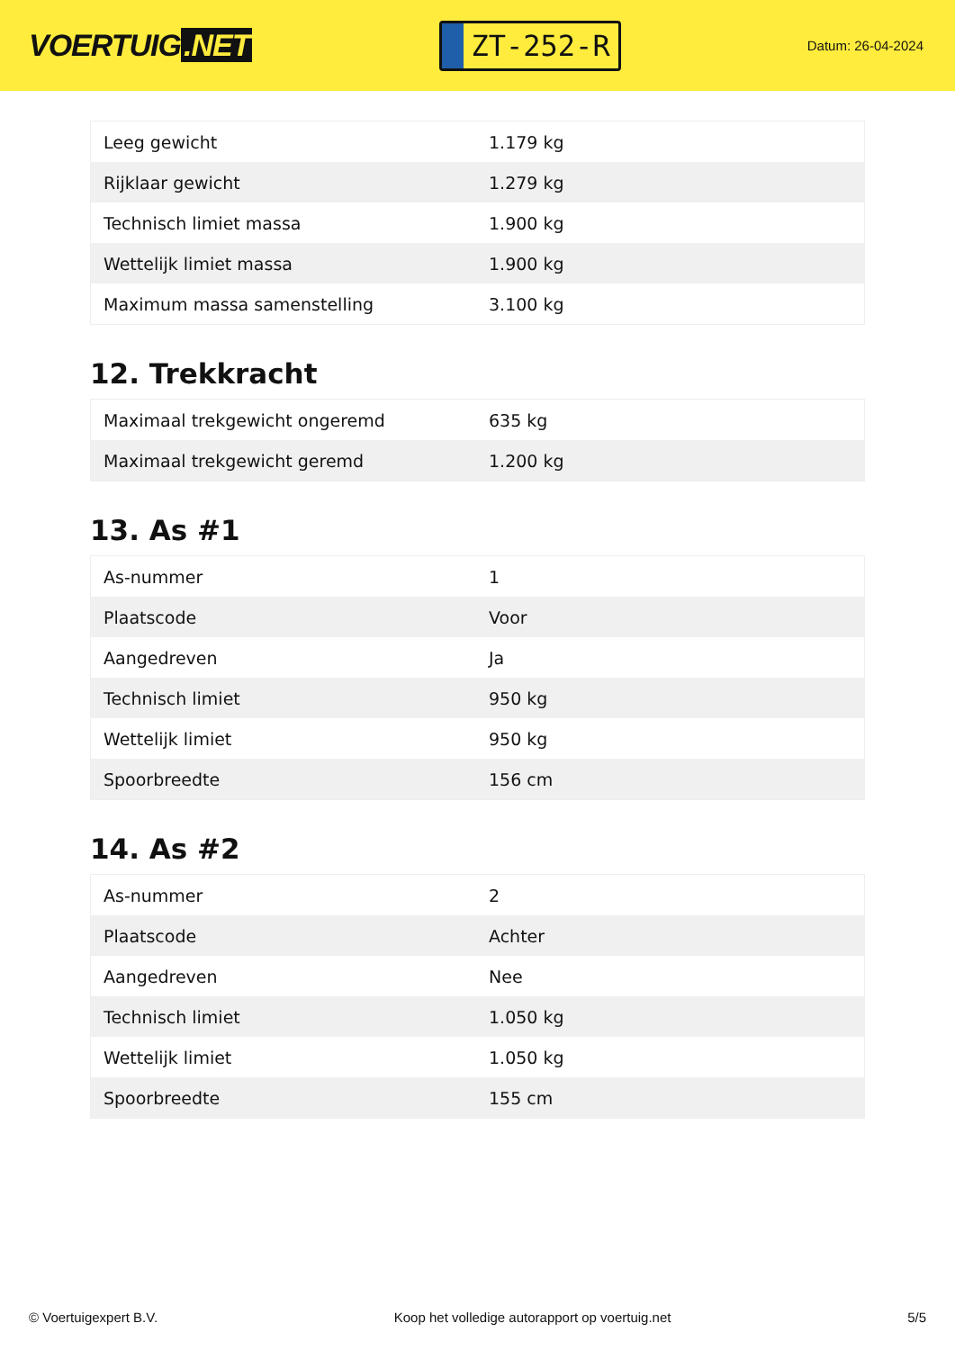VOERTUIG.NET
ZT-252-R
Datum: 26-04-2024
| Leeg gewicht | 1.179 kg |
| Rijklaar gewicht | 1.279 kg |
| Technisch limiet massa | 1.900 kg |
| Wettelijk limiet massa | 1.900 kg |
| Maximum massa samenstelling | 3.100 kg |
12. Trekkracht
| Maximaal trekgewicht ongeremd | 635 kg |
| Maximaal trekgewicht geremd | 1.200 kg |
13. As #1
| As-nummer | 1 |
| Plaatscode | Voor |
| Aangedreven | Ja |
| Technisch limiet | 950 kg |
| Wettelijk limiet | 950 kg |
| Spoorbreedte | 156 cm |
14. As #2
| As-nummer | 2 |
| Plaatscode | Achter |
| Aangedreven | Nee |
| Technisch limiet | 1.050 kg |
| Wettelijk limiet | 1.050 kg |
| Spoorbreedte | 155 cm |
© Voertuigexpert B.V. Koop het volledige autorapport op voertuig.net 5/5